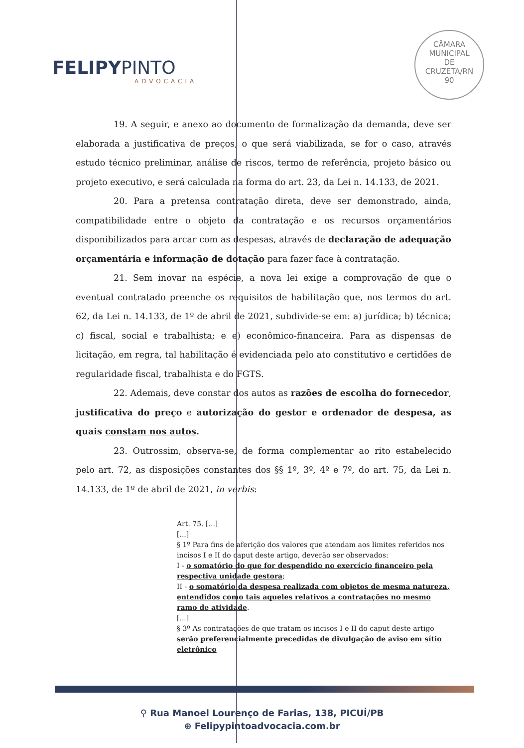FELIPYPINTO
ADVOCACIA
CÂMARA
MUNICIPAL
DE
CRUZETA/RN
90
19. A seguir, e anexo ao documento de formalização da demanda, deve ser elaborada a justificativa de preços, o que será viabilizada, se for o caso, através estudo técnico preliminar, análise de riscos, termo de referência, projeto básico ou projeto executivo, e será calculada na forma do art. 23, da Lei n. 14.133, de 2021.
20. Para a pretensa contratação direta, deve ser demonstrado, ainda, compatibilidade entre o objeto da contratação e os recursos orçamentários disponibilizados para arcar com as despesas, através de declaração de adequação orçamentária e informação de dotação para fazer face à contratação.
21. Sem inovar na espécie, a nova lei exige a comprovação de que o eventual contratado preenche os requisitos de habilitação que, nos termos do art. 62, da Lei n. 14.133, de 1º de abril de 2021, subdivide-se em: a) jurídica; b) técnica; c) fiscal, social e trabalhista; e e) econômico-financeira. Para as dispensas de licitação, em regra, tal habilitação é evidenciada pelo ato constitutivo e certidões de regularidade fiscal, trabalhista e do FGTS.
22. Ademais, deve constar dos autos as razões de escolha do fornecedor, justificativa do preço e autorização do gestor e ordenador de despesa, as quais constam nos autos.
23. Outrossim, observa-se, de forma complementar ao rito estabelecido pelo art. 72, as disposições constantes dos §§ 1º, 3º, 4º e 7º, do art. 75, da Lei n. 14.133, de 1º de abril de 2021, in verbis:
Art. 75. [...]
[...]
§ 1º Para fins de aferição dos valores que atendam aos limites referidos nos incisos I e II do caput deste artigo, deverão ser observados:
I - o somatório do que for despendido no exercício financeiro pela respectiva unidade gestora;
II - o somatório da despesa realizada com objetos de mesma natureza, entendidos como tais aqueles relativos a contratações no mesmo ramo de atividade.
[...]
§ 3º As contratações de que tratam os incisos I e II do caput deste artigo serão preferencialmente precedidas de divulgação de aviso em sítio eletrônico
⚲ Rua Manoel Lourenço de Farias, 138, PICUÍ/PB
⊕ Felipypintoadvocacia.com.br